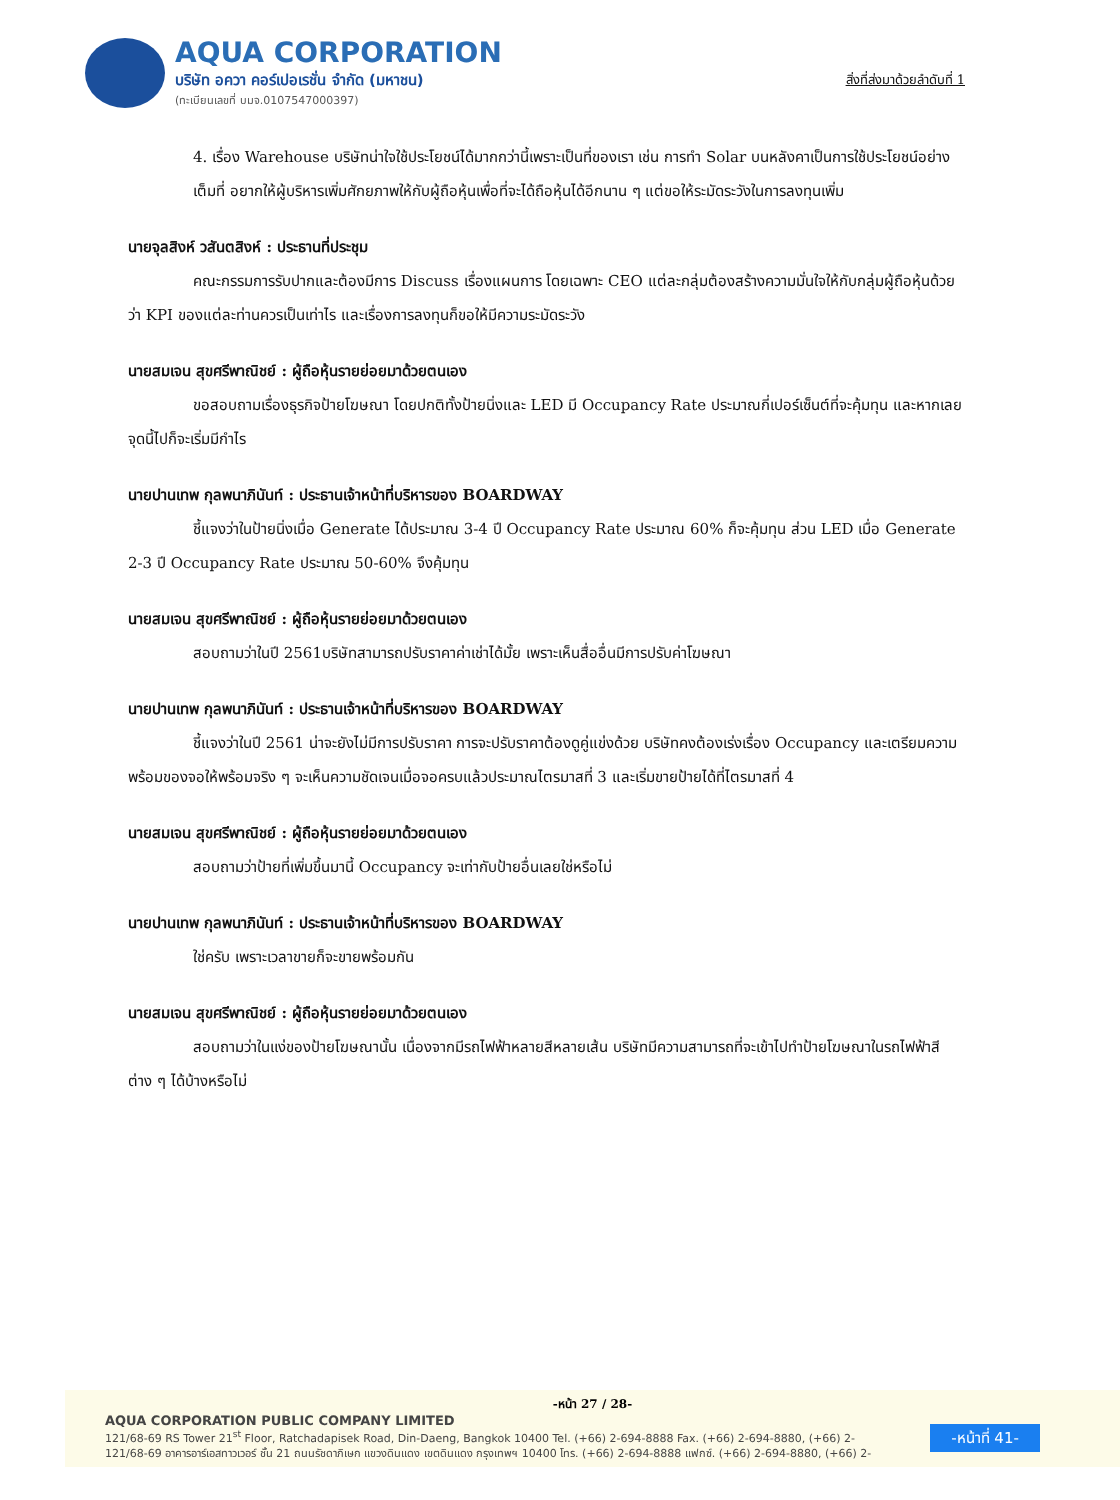AQUA CORPORATION
บริษัท อควา คอร์เปอเรชั่น จำกัด (มหาชน)
(ทะเบียนเลขที่ บมจ.0107547000397)
สิ่งที่ส่งมาด้วยลำดับที่ 1
4. เรื่อง Warehouse บริษัทน่าใจใช้ประโยชน์ได้มากกว่านี้เพราะเป็นที่ของเรา เช่น การทำ Solar บนหลังคาเป็นการใช้ประโยชน์อย่างเต็มที่ อยากให้ผู้บริหารเพิ่มศักยภาพให้กับผู้ถือหุ้นเพื่อที่จะได้ถือหุ้นได้อีกนาน ๆ แต่ขอให้ระมัดระวังในการลงทุนเพิ่ม
นายจุลสิงห์ วสันตสิงห์ : ประธานที่ประชุม
คณะกรรมการรับปากและต้องมีการ Discuss เรื่องแผนการ โดยเฉพาะ CEO แต่ละกลุ่มต้องสร้างความมั่นใจให้กับกลุ่มผู้ถือหุ้นด้วยว่า KPI ของแต่ละท่านควรเป็นเท่าไร และเรื่องการลงทุนก็ขอให้มีความระมัดระวัง
นายสมเจน สุขศรีพาณิชย์ : ผู้ถือหุ้นรายย่อยมาด้วยตนเอง
ขอสอบถามเรื่องธุรกิจป้ายโฆษณา โดยปกติทั้งป้ายนิ่งและ LED มี Occupancy Rate ประมาณกี่เปอร์เซ็นต์ที่จะคุ้มทุน และหากเลยจุดนี้ไปก็จะเริ่มมีกำไร
นายปานเทพ กุลพนาภินันท์ : ประธานเจ้าหน้าที่บริหารของ BOARDWAY
ชี้แจงว่าในป้ายนิ่งเมื่อ Generate ได้ประมาณ 3-4 ปี Occupancy Rate ประมาณ 60% ก็จะคุ้มทุน ส่วน LED เมื่อ Generate 2-3 ปี Occupancy Rate ประมาณ 50-60% จึงคุ้มทุน
นายสมเจน สุขศรีพาณิชย์ : ผู้ถือหุ้นรายย่อยมาด้วยตนเอง
สอบถามว่าในปี 2561บริษัทสามารถปรับราคาค่าเช่าได้มั้ย เพราะเห็นสื่ออื่นมีการปรับค่าโฆษณา
นายปานเทพ กุลพนาภินันท์ : ประธานเจ้าหน้าที่บริหารของ BOARDWAY
ชี้แจงว่าในปี 2561 น่าจะยังไม่มีการปรับราคา การจะปรับราคาต้องดูคู่แข่งด้วย บริษัทคงต้องเร่งเรื่อง Occupancy และเตรียมความพร้อมของจอให้พร้อมจริง ๆ จะเห็นความชัดเจนเมื่อจอครบแล้วประมาณไตรมาสที่ 3 และเริ่มขายป้ายได้ที่ไตรมาสที่ 4
นายสมเจน สุขศรีพาณิชย์ : ผู้ถือหุ้นรายย่อยมาด้วยตนเอง
สอบถามว่าป้ายที่เพิ่มขึ้นมานี้ Occupancy จะเท่ากับป้ายอื่นเลยใช่หรือไม่
นายปานเทพ กุลพนาภินันท์ : ประธานเจ้าหน้าที่บริหารของ BOARDWAY
ใช่ครับ เพราะเวลาขายก็จะขายพร้อมกัน
นายสมเจน สุขศรีพาณิชย์ : ผู้ถือหุ้นรายย่อยมาด้วยตนเอง
สอบถามว่าในแง่ของป้ายโฆษณานั้น เนื่องจากมีรถไฟฟ้าหลายสีหลายเส้น บริษัทมีความสามารถที่จะเข้าไปทำป้ายโฆษณาในรถไฟฟ้าสีต่าง ๆ ได้บ้างหรือไม่
-หน้า 27 / 28-
AQUA CORPORATION PUBLIC COMPANY LIMITED
121/68-69 RS Tower 21<sup>st</sup> Floor, Ratchadapisek Road, Din-Daeng, Bangkok 10400 Tel. (+66) 2-694-8888 Fax. (+66) 2-694-8880, (+66) 2-
121/68-69 อาคารอาร์เอสทาวเวอร์ ชั้น 21 ถนนรัชดาภิเษก แขวงดินแดง เขตดินแดง กรุงเทพฯ 10400 โทร. (+66) 2-694-8888 แฟกซ์. (+66) 2-694-8880, (+66) 2-
-หน้าที่ 41-